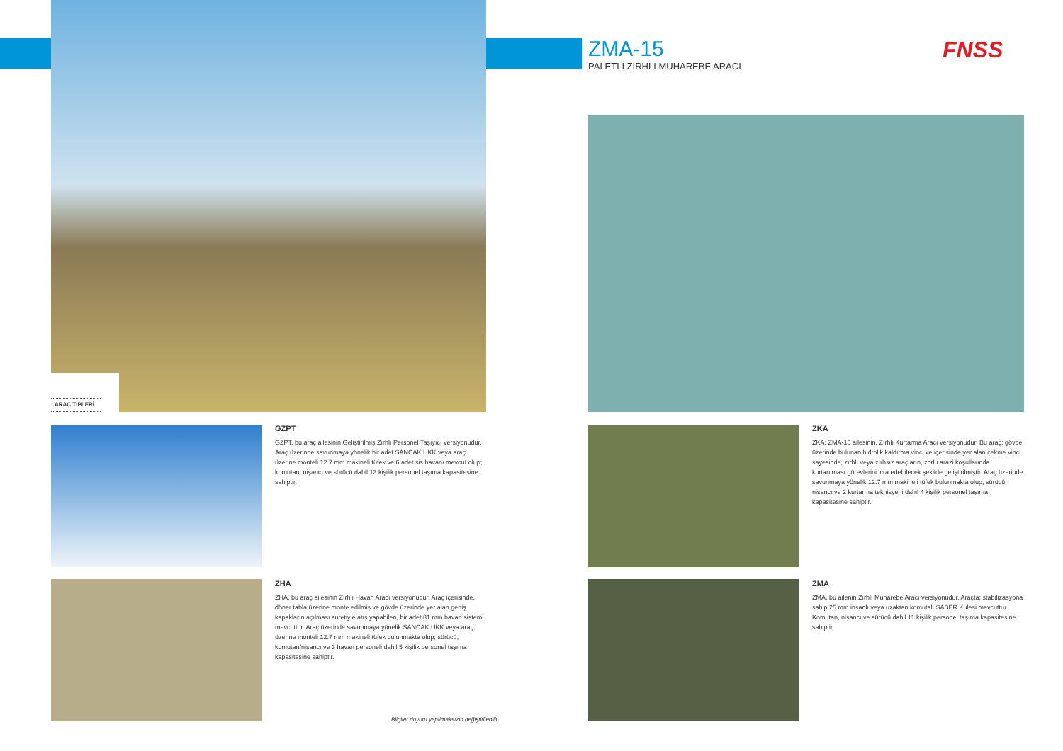ARAÇ TİPLERİ
ZMA-15
PALETLİ ZIRHLI MUHAREBE ARACI
FNSS
GZPT
GZPT, bu araç ailesinin Geliştirilmiş Zırhlı Personel Taşıyıcı versiyonudur. Araç üzerinde savunmaya yönelik bir adet SANCAK UKK veya araç üzerine monteli 12.7 mm makineli tüfek ve 6 adet sis havanı mevcut olup; komutan, nişancı ve sürücü dahil 13 kişilik personel taşıma kapasitesine sahiptir.
ZHA
ZHA, bu araç ailesinin Zırhlı Havan Aracı versiyonudur. Araç içerisinde, döner tabla üzerine monte edilmiş ve gövde üzerinde yer alan geniş kapakların açılması suretiyle atış yapabilen, bir adet 81 mm havan sistemi mevcuttur. Araç üzerinde savunmaya yönelik SANCAK UKK veya araç üzerine monteli 12.7 mm makineli tüfek bulunmakta olup; sürücü, komutan/nişancı ve 3 havan personeli dahil 5 kişilik personel taşıma kapasitesine sahiptir.
ZKA
ZKA; ZMA-15 ailesinin, Zırhlı Kurtarma Aracı versiyonudur. Bu araç; gövde üzerinde bulunan hidrolik kaldırma vinci ve içerisinde yer alan çekme vinci sayesinde, zırhlı veya zırhsız araçların, zorlu arazi koşullarında kurtarılması görevlerini icra edebilecek şekilde geliştirilmiştir. Araç üzerinde savunmaya yönelik 12.7 mm makineli tüfek bulunmakta olup; sürücü, nişancı ve 2 kurtarma teknisyeni dahil 4 kişilik personel taşıma kapasitesine sahiptir.
ZMA
ZMA, bu ailenin Zırhlı Muharebe Aracı versiyonudur. Araçta; stabilizasyona sahip 25 mm insanlı veya uzaktan komutalı SABER Kulesi mevcuttur. Komutan, nişancı ve sürücü dahil 11 kişilik personel taşıma kapasitesine sahiptir.
Bilgiler duyuru yapılmaksızın değiştirilebilir.